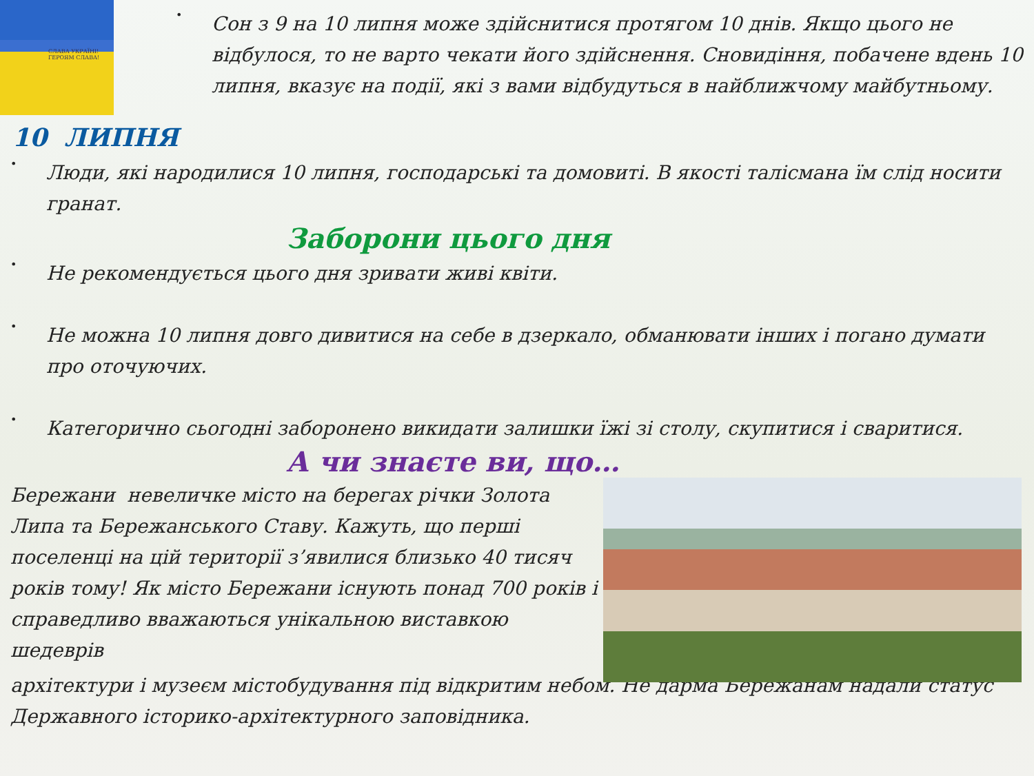СЛАВА УКРАЇНІ!
ГЕРОЯМ СЛАВА!
•
Сон з 9 на 10 липня може здійснитися протягом 10 днів. Якщо цього не відбулося, то не варто чекати його здійснення. Сновидіння, побачене вдень 10 липня, вказує на події, які з вами відбудуться в найближчому майбутньому.
10 ЛИПНЯ
•
Люди, які народилися 10 липня, господарські та домовиті. В якості талісмана їм слід носити гранат.
Заборони цього дня
•
Не рекомендується цього дня зривати живі квіти.
•
Не можна 10 липня довго дивитися на себе в дзеркало, обманювати інших і погано думати про оточуючих.
•
Категорично сьогодні заборонено викидати залишки їжі зі столу, скупитися і свaритися.
А чи знаєте ви, що…
Бережани невеличке місто на берегах річки Золота Липа та Бережанського Ставу. Кажуть, що перші поселенці на цій території з’явилися близько 40 тисяч років тому! Як місто Бережани існують понад 700 років і справедливо вважаються унікальною виставкою шедеврів
архітектури і музеєм містобудування під відкритим небом. Не дарма Бережанам надали статус Державного історико-архітектурного заповідника.